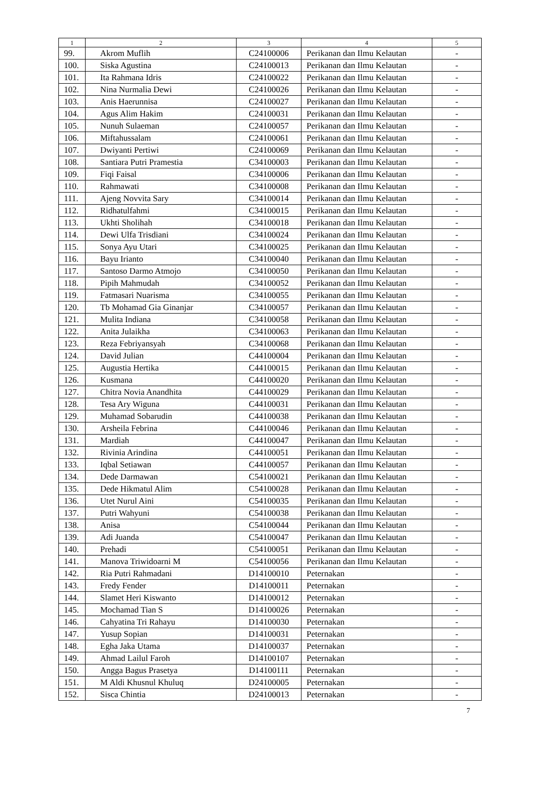| 1 | 2 | 3 | 4 | 5 |
| --- | --- | --- | --- | --- |
| 99. | Akrom Muflih | C24100006 | Perikanan dan Ilmu Kelautan | - |
| 100. | Siska Agustina | C24100013 | Perikanan dan Ilmu Kelautan | - |
| 101. | Ita Rahmana Idris | C24100022 | Perikanan dan Ilmu Kelautan | - |
| 102. | Nina Nurmalia Dewi | C24100026 | Perikanan dan Ilmu Kelautan | - |
| 103. | Anis Haerunnisa | C24100027 | Perikanan dan Ilmu Kelautan | - |
| 104. | Agus Alim Hakim | C24100031 | Perikanan dan Ilmu Kelautan | - |
| 105. | Nunuh Sulaeman | C24100057 | Perikanan dan Ilmu Kelautan | - |
| 106. | Miftahussalam | C24100061 | Perikanan dan Ilmu Kelautan | - |
| 107. | Dwiyanti Pertiwi | C24100069 | Perikanan dan Ilmu Kelautan | - |
| 108. | Santiara Putri Pramestia | C34100003 | Perikanan dan Ilmu Kelautan | - |
| 109. | Fiqi Faisal | C34100006 | Perikanan dan Ilmu Kelautan | - |
| 110. | Rahmawati | C34100008 | Perikanan dan Ilmu Kelautan | - |
| 111. | Ajeng Novvita Sary | C34100014 | Perikanan dan Ilmu Kelautan | - |
| 112. | Ridhatulfahmi | C34100015 | Perikanan dan Ilmu Kelautan | - |
| 113. | Ukhti Sholihah | C34100018 | Perikanan dan Ilmu Kelautan | - |
| 114. | Dewi Ulfa Trisdiani | C34100024 | Perikanan dan Ilmu Kelautan | - |
| 115. | Sonya Ayu Utari | C34100025 | Perikanan dan Ilmu Kelautan | - |
| 116. | Bayu Irianto | C34100040 | Perikanan dan Ilmu Kelautan | - |
| 117. | Santoso Darmo Atmojo | C34100050 | Perikanan dan Ilmu Kelautan | - |
| 118. | Pipih Mahmudah | C34100052 | Perikanan dan Ilmu Kelautan | - |
| 119. | Fatmasari Nuarisma | C34100055 | Perikanan dan Ilmu Kelautan | - |
| 120. | Tb Mohamad Gia Ginanjar | C34100057 | Perikanan dan Ilmu Kelautan | - |
| 121. | Mulita Indiana | C34100058 | Perikanan dan Ilmu Kelautan | - |
| 122. | Anita Julaikha | C34100063 | Perikanan dan Ilmu Kelautan | - |
| 123. | Reza Febriyansyah | C34100068 | Perikanan dan Ilmu Kelautan | - |
| 124. | David Julian | C44100004 | Perikanan dan Ilmu Kelautan | - |
| 125. | Augustia Hertika | C44100015 | Perikanan dan Ilmu Kelautan | - |
| 126. | Kusmana | C44100020 | Perikanan dan Ilmu Kelautan | - |
| 127. | Chitra Novia Anandhita | C44100029 | Perikanan dan Ilmu Kelautan | - |
| 128. | Tesa Ary Wiguna | C44100031 | Perikanan dan Ilmu Kelautan | - |
| 129. | Muhamad Sobarudin | C44100038 | Perikanan dan Ilmu Kelautan | - |
| 130. | Arsheila Febrina | C44100046 | Perikanan dan Ilmu Kelautan | - |
| 131. | Mardiah | C44100047 | Perikanan dan Ilmu Kelautan | - |
| 132. | Rivinia Arindina | C44100051 | Perikanan dan Ilmu Kelautan | - |
| 133. | Iqbal Setiawan | C44100057 | Perikanan dan Ilmu Kelautan | - |
| 134. | Dede Darmawan | C54100021 | Perikanan dan Ilmu Kelautan | - |
| 135. | Dede Hikmatul Alim | C54100028 | Perikanan dan Ilmu Kelautan | - |
| 136. | Utet Nurul Aini | C54100035 | Perikanan dan Ilmu Kelautan | - |
| 137. | Putri Wahyuni | C54100038 | Perikanan dan Ilmu Kelautan | - |
| 138. | Anisa | C54100044 | Perikanan dan Ilmu Kelautan | - |
| 139. | Adi Juanda | C54100047 | Perikanan dan Ilmu Kelautan | - |
| 140. | Prehadi | C54100051 | Perikanan dan Ilmu Kelautan | - |
| 141. | Manova Triwidoarni M | C54100056 | Perikanan dan Ilmu Kelautan | - |
| 142. | Ria Putri Rahmadani | D14100010 | Peternakan | - |
| 143. | Fredy Fender | D14100011 | Peternakan | - |
| 144. | Slamet Heri Kiswanto | D14100012 | Peternakan | - |
| 145. | Mochamad Tian S | D14100026 | Peternakan | - |
| 146. | Cahyatina Tri Rahayu | D14100030 | Peternakan | - |
| 147. | Yusup Sopian | D14100031 | Peternakan | - |
| 148. | Egha Jaka Utama | D14100037 | Peternakan | - |
| 149. | Ahmad Lailul Faroh | D14100107 | Peternakan | - |
| 150. | Angga Bagus Prasetya | D14100111 | Peternakan | - |
| 151. | M Aldi Khusnul Khuluq | D24100005 | Peternakan | - |
| 152. | Sisca Chintia | D24100013 | Peternakan | - |
7